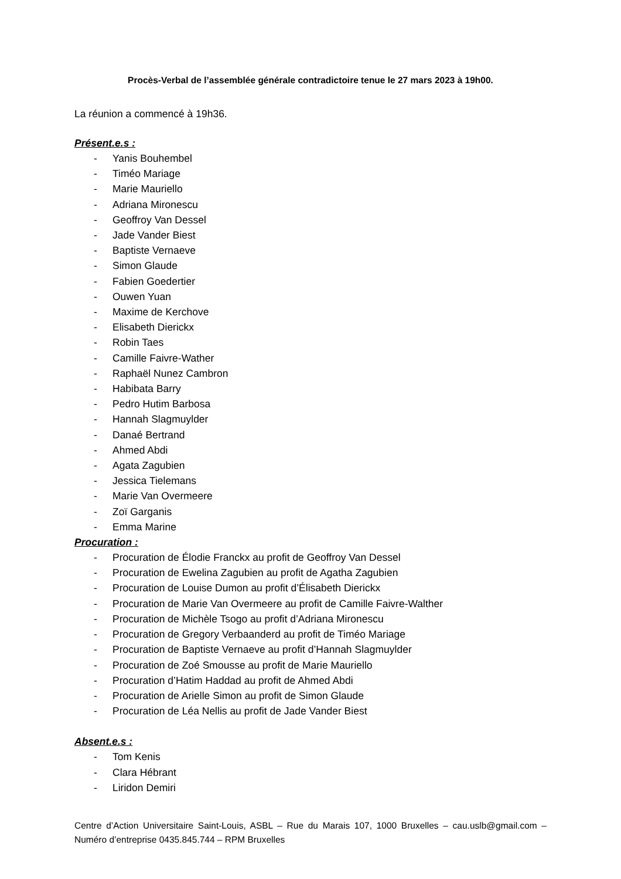Procès-Verbal de l’assemblée générale contradictoire tenue le 27 mars 2023 à 19h00.
La réunion a commencé à 19h36.
Présent.e.s :
- Yanis Bouhembel
- Timéo Mariage
- Marie Mauriello
- Adriana Mironescu
- Geoffroy Van Dessel
- Jade Vander Biest
- Baptiste Vernaeve
- Simon Glaude
- Fabien Goedertier
- Ouwen Yuan
- Maxime de Kerchove
- Elisabeth Dierickx
- Robin Taes
- Camille Faivre-Wather
- Raphaël Nunez Cambron
- Habibata Barry
- Pedro Hutim Barbosa
- Hannah Slagmuylder
- Danaé Bertrand
- Ahmed Abdi
- Agata Zagubien
- Jessica Tielemans
- Marie Van Overmeere
- Zoï Garganis
- Emma Marine
Procuration :
- Procuration de Élodie Franckx au profit de Geoffroy Van Dessel
- Procuration de Ewelina Zagubien au profit de Agatha Zagubien
- Procuration de Louise Dumon au profit d’Élisabeth Dierickx
- Procuration de Marie Van Overmeere au profit de Camille Faivre-Walther
- Procuration de Michèle Tsogo au profit d’Adriana Mironescu
- Procuration de Gregory Verbaanderd au profit de Timéo Mariage
- Procuration de Baptiste Vernaeve au profit d’Hannah Slagmuylder
- Procuration de Zoé Smousse au profit de Marie Mauriello
- Procuration d’Hatim Haddad au profit de Ahmed Abdi
- Procuration de Arielle Simon au profit de Simon Glaude
- Procuration de Léa Nellis au profit de Jade Vander Biest
Absent.e.s :
- Tom Kenis
- Clara Hébrant
- Liridon Demiri
Centre d’Action Universitaire Saint-Louis, ASBL – Rue du Marais 107, 1000 Bruxelles – cau.uslb@gmail.com – Numéro d’entreprise 0435.845.744 – RPM Bruxelles